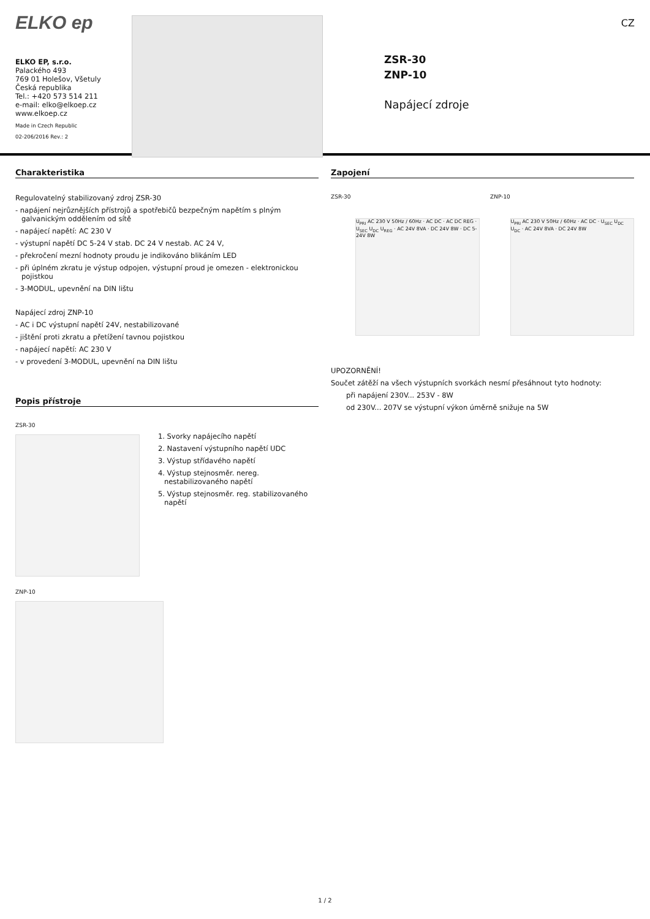ELKO ep
ELKO EP, s.r.o.
Palackého 493
769 01 Holešov, Všetuly
Česká republika
Tel.: +420 573 514 211
e-mail: elko@elkoep.cz
www.elkoep.cz
Made in Czech Republic
02-206/2016 Rev.: 2
ZSR-30
ZNP-10
Napájecí zdroje
CZ
Charakteristika
Regulovatelný stabilizovaný zdroj ZSR-30
- napájení nejrůznějších přístrojů a spotřebičů bezpečným napětím s plným galvanickým oddělením od sítě
- napájecí napětí: AC 230 V
- výstupní napětí DC 5-24 V stab. DC 24 V nestab. AC 24 V,
- překročení mezní hodnoty proudu je indikováno blikáním LED
- při úplném zkratu je výstup odpojen, výstupní proud je omezen - elektronickou pojistkou
- 3-MODUL, upevnění na DIN lištu
Napájecí zdroj ZNP-10
- AC i DC výstupní napětí 24V, nestabilizované
- jištění proti zkratu a přetížení tavnou pojistkou
- napájecí napětí: AC 230 V
- v provedení 3-MODUL, upevnění na DIN lištu
Popis přístroje
ZSR-30
1. Svorky napájecího napětí
2. Nastavení výstupního napětí UDC
3. Výstup střídavého napětí
4. Výstup stejnosměr. nereg. nestabilizovaného napětí
5. Výstup stejnosměr. reg. stabilizovaného napětí
ZNP-10
Zapojení
ZSR-30 ZNP-10
U<sub>PRI</sub> AC 230 V 50Hz / 60Hz · AC DC · AC DC REG · U<sub>SEC</sub> U<sub>DC</sub> U<sub>REG</sub> · AC 24V 8VA · DC 24V 8W · DC 5-24V 8W
U<sub>PRI</sub> AC 230 V 50Hz / 60Hz · AC DC · U<sub>SEC</sub> U<sub>DC</sub> U<sub>DC</sub> · AC 24V 8VA · DC 24V 8W
UPOZORNĚNÍ!
Součet zátěží na všech výstupních svorkách nesmí přesáhnout tyto hodnoty:
při napájení 230V... 253V - 8W
od 230V... 207V se výstupní výkon úměrně snižuje na 5W
1 / 2